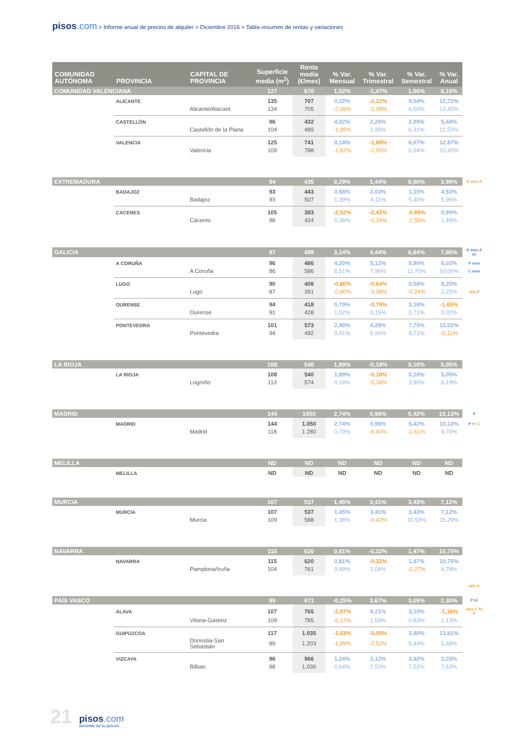pisos.com > Informe anual de precios de alquiler > Diciembre 2016 > Tabla resumen de rentas y variaciones
| COMUNIDAD AUTÓNOMA | PROVINCIA | CAPITAL DE PROVINCIA | Superficie media (m<sup>2</sup>) | Renta media (€/mes) | % Var. Mensual | % Var. Trimestral | % Var. Semestral | % Var. Anual | |
| COMUNIDAD VALENCIANA | | | 127 | 670 | 1,52% | -1,47% | 1,06% | 8,10% | |
| | ALICANTE | | 135 | 707 | 0,22% | -2,12% | 9,54% | 12,72% | |
| | | Alicante/Alacant | 134 | 705 | -2,08% | -2,08% | 6,50% | 13,40% | |
| | CASTELLÓN | | 96 | 432 | 4,02% | 2,25% | 2,09% | 5,44% | |
| | | Castellón de la Plana | 104 | 489 | -1,99% | 2,95% | 6,31% | 12,53% | |
| | VALENCIA | | 125 | 741 | 0,14% | -1,88% | 6,07% | 12,87% | |
| | | Valencia | 109 | 788 | -1,62% | -1,95% | 6,94% | 10,45% | |
| EXTREMADURA | | | 94 | 435 | 0,29% | 1,44% | 0,60% | 3,99% | A sem A |
| | BADAJOZ | | 93 | 443 | 0,58% | 2,03% | 1,15% | 4,53% | |
| | | Badajoz | 93 | 507 | 1,39% | 4,11% | 5,40% | 5,96% | |
| | CÁCERES | | 105 | 383 | -2,52% | -2,41% | -0,89% | 0,99% | |
| | | Cáceres | 98 | 424 | 0,36% | -1,34% | -1,59% | 1,49% | |
| GALICIA | | | 97 | 499 | 3,14% | 4,44% | 6,84% | 7,86% | A mes A tri |
| | A CORUÑA | | 96 | 486 | 4,20% | 5,12% | 5,90% | 6,02% | P mes |
| | | A Coruña | 86 | 586 | 6,51% | 7,96% | 11,70% | 10,00% | C mes |
| | LUGO | | 90 | 408 | -0,80% | -0,64% | 0,58% | 8,20% | |
| | | Lugo | 87 | 391 | -0,80% | -3,38% | -0,24% | 2,22% | año P |
| | OURENSE | | 94 | 418 | 0,79% | -0,78% | 3,18% | -1,65% | |
| | | Ourense | 91 | 428 | 1,02% | 0,15% | 5,71% | 0,02% | |
| | PONTEVEDRA | | 101 | 573 | 2,49% | 4,29% | 7,70% | 13,02% | |
| | | Pontevedra | 94 | 492 | 0,41% | 6,94% | 9,71% | -0,11% | |
| LA RIOJA | | | 108 | 540 | 1,89% | -0,18% | 5,10% | 5,05% | |
| | LA RIOJA | | 108 | 540 | 1,89% | -0,18% | 5,10% | 5,05% | |
| | | Logroño | 113 | 574 | 0,16% | -5,38% | 3,90% | 6,19% | |
| MADRID | | | 144 | 1050 | 2,74% | 0,96% | 5,42% | 10,13% | A |
| | MADRID | | 144 | 1.050 | 2,74% | 0,96% | 5,42% | 10,13% | P tri C |
| | | Madrid | 118 | 1.280 | 0,79% | -8,90% | -1,61% | 9,79% | |
| MELILLA | | | ND | ND | ND | ND | ND | ND | |
| | MELILLA | | ND | ND | ND | ND | ND | ND | |
| MURCIA | | | 107 | 537 | 1,45% | 3,41% | 3,43% | 7,12% | |
| | MURCIA | | 107 | 537 | 1,45% | 3,41% | 3,43% | 7,12% | |
| | | Murcia | 109 | 588 | 1,38% | -0,42% | 10,53% | 15,29% | |
| NAVARRA | | | 115 | 620 | 0,81% | -0,32% | 1,47% | 10,75% | |
| | NAVARRA | | 115 | 620 | 0,81% | -0,32% | 1,47% | 10,75% | |
| | | Pamplona/Iruña | 104 | 761 | 0,49% | 3,04% | -0,27% | 6,78% | |
| | | | | | | | | | año A |
| PAÍS VASCO | | | 99 | 971 | -0,25% | 3,67% | 3,09% | 2,30% | P tri |
| | ÁLAVA | | 107 | 765 | -2,97% | 9,21% | 3,10% | -1,16% | mes C tri P |
| | | Vitoria-Gasteiz | 109 | 785 | -6,12% | 1,59% | 0,83% | 1,13% | |
| | GUIPÚZCOA | | 117 | 1.035 | -1,43% | -5,05% | 3,40% | 13,61% | |
| | | Donostia-San Sebastián | 89 | 1.203 | -1,09% | -7,52% | 5,44% | 5,68% | |
| | VIZCAYA | | 96 | 966 | 1,24% | 3,12% | 3,42% | 2,03% | |
| | | Bilbao | 88 | 1.030 | 0,64% | 2,52% | 7,52% | 7,63% | |
21
pisos.com
INFORME DE ALQUILER